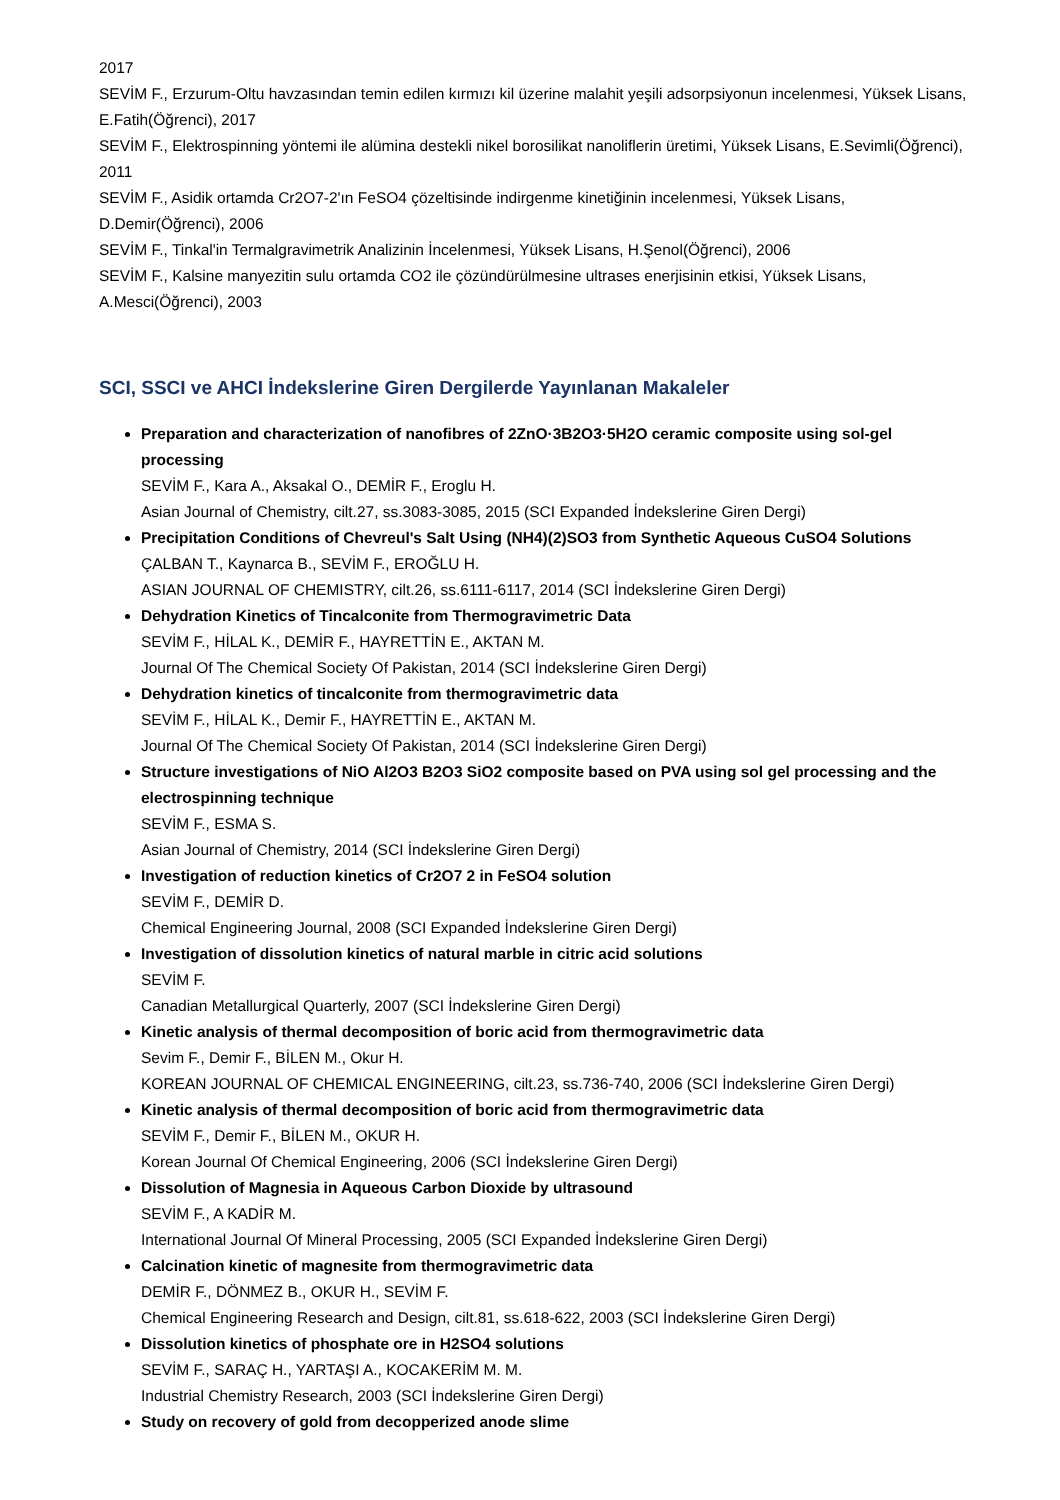2017
SEVİM F., Erzurum-Oltu havzasından temin edilen kırmızı kil üzerine malahit yeşili adsorpsiyonun incelenmesi, Yüksek Lisans, E.Fatih(Öğrenci), 2017
SEVİM F., Elektrospinning yöntemi ile alümina destekli nikel borosilikat nanoliflerin üretimi, Yüksek Lisans, E.Sevimli(Öğrenci), 2011
SEVİM F., Asidik ortamda Cr2O7-2'ın FeSO4 çözeltisinde indirgenme kinetiğinin incelenmesi, Yüksek Lisans, D.Demir(Öğrenci), 2006
SEVİM F., Tinkal'in Termalgravimetrik Analizinin İncelenmesi, Yüksek Lisans, H.Şenol(Öğrenci), 2006
SEVİM F., Kalsine manyezitin sulu ortamda CO2 ile çözündürülmesine ultrases enerjisinin etkisi, Yüksek Lisans, A.Mesci(Öğrenci), 2003
SCI, SSCI ve AHCI İndekslerine Giren Dergilerde Yayınlanan Makaleler
Preparation and characterization of nanofibres of 2ZnO·3B2O3·5H2O ceramic composite using sol-gel processing
SEVİM F., Kara A., Aksakal O., DEMİR F., Eroglu H.
Asian Journal of Chemistry, cilt.27, ss.3083-3085, 2015 (SCI Expanded İndekslerine Giren Dergi)
Precipitation Conditions of Chevreul's Salt Using (NH4)(2)SO3 from Synthetic Aqueous CuSO4 Solutions
ÇALBAN T., Kaynarca B., SEVİM F., EROĞLU H.
ASIAN JOURNAL OF CHEMISTRY, cilt.26, ss.6111-6117, 2014 (SCI İndekslerine Giren Dergi)
Dehydration Kinetics of Tincalconite from Thermogravimetric Data
SEVİM F., HİLAL K., DEMİR F., HAYRETTİN E., AKTAN M.
Journal Of The Chemical Society Of Pakistan, 2014 (SCI İndekslerine Giren Dergi)
Dehydration kinetics of tincalconite from thermogravimetric data
SEVİM F., HİLAL K., Demir F., HAYRETTİN E., AKTAN M.
Journal Of The Chemical Society Of Pakistan, 2014 (SCI İndekslerine Giren Dergi)
Structure investigations of NiO Al2O3 B2O3 SiO2 composite based on PVA using sol gel processing and the electrospinning technique
SEVİM F., ESMA S.
Asian Journal of Chemistry, 2014 (SCI İndekslerine Giren Dergi)
Investigation of reduction kinetics of Cr2O7 2 in FeSO4 solution
SEVİM F., DEMİR D.
Chemical Engineering Journal, 2008 (SCI Expanded İndekslerine Giren Dergi)
Investigation of dissolution kinetics of natural marble in citric acid solutions
SEVİM F.
Canadian Metallurgical Quarterly, 2007 (SCI İndekslerine Giren Dergi)
Kinetic analysis of thermal decomposition of boric acid from thermogravimetric data
Sevim F., Demir F., BİLEN M., Okur H.
KOREAN JOURNAL OF CHEMICAL ENGINEERING, cilt.23, ss.736-740, 2006 (SCI İndekslerine Giren Dergi)
Kinetic analysis of thermal decomposition of boric acid from thermogravimetric data
SEVİM F., Demir F., BİLEN M., OKUR H.
Korean Journal Of Chemical Engineering, 2006 (SCI İndekslerine Giren Dergi)
Dissolution of Magnesia in Aqueous Carbon Dioxide by ultrasound
SEVİM F., A KADİR M.
International Journal Of Mineral Processing, 2005 (SCI Expanded İndekslerine Giren Dergi)
Calcination kinetic of magnesite from thermogravimetric data
DEMİR F., DÖNMEZ B., OKUR H., SEVİM F.
Chemical Engineering Research and Design, cilt.81, ss.618-622, 2003 (SCI İndekslerine Giren Dergi)
Dissolution kinetics of phosphate ore in H2SO4 solutions
SEVİM F., SARAÇ H., YARTAŞI A., KOCAKERİM M. M.
Industrial Chemistry Research, 2003 (SCI İndekslerine Giren Dergi)
Study on recovery of gold from decopperized anode slime